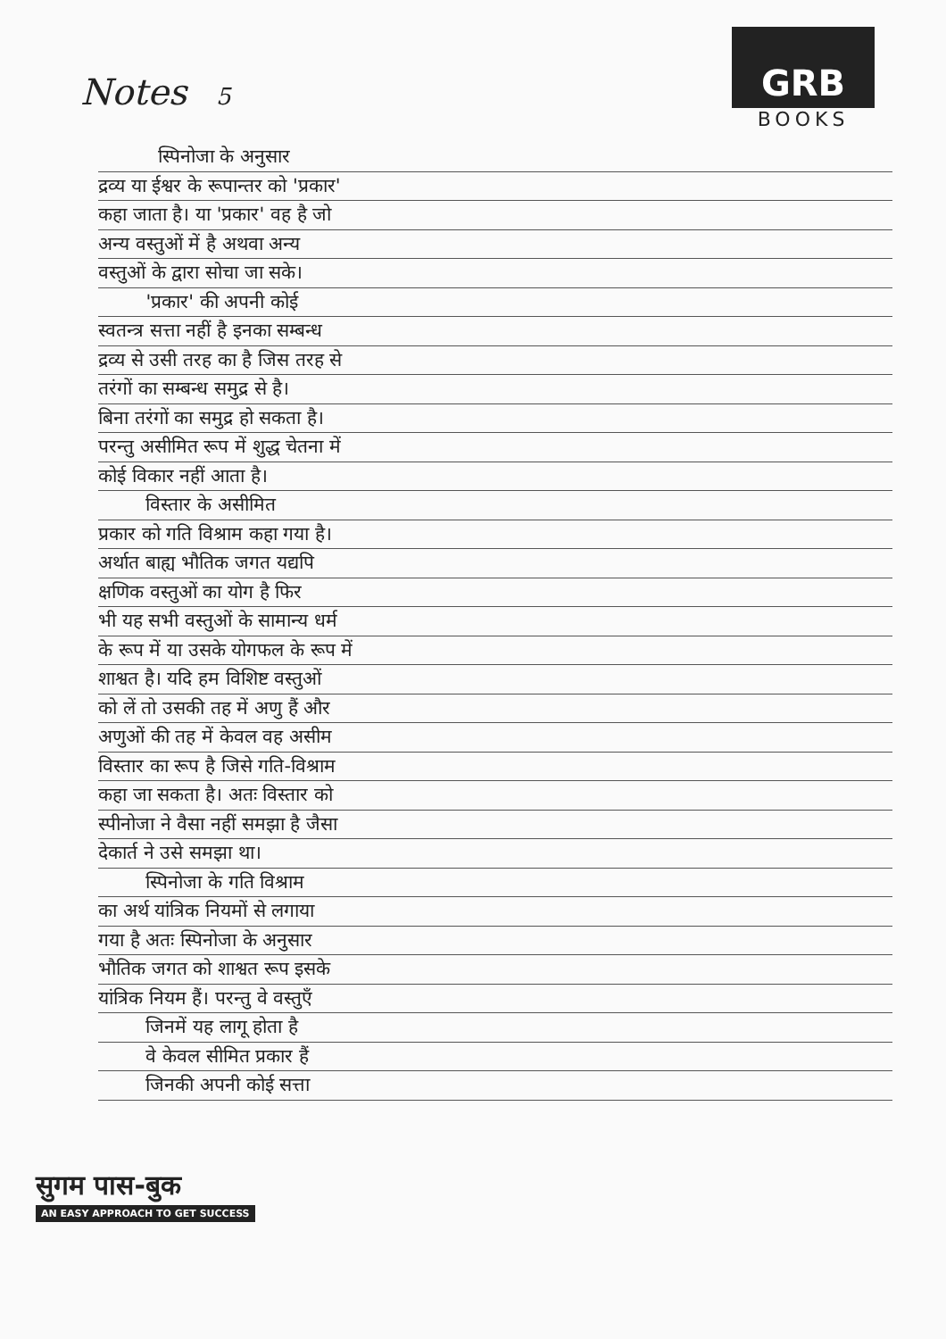Notes 5
GRB
BOOKS
स्पिनोजा के अनुसार
द्रव्य या ईश्वर के रूपान्तर को 'प्रकार'
कहा जाता है। या 'प्रकार' वह है जो
अन्य वस्तुओं में है अथवा अन्य
वस्तुओं के द्वारा सोचा जा सके।
'प्रकार' की अपनी कोई
स्वतन्त्र सत्ता नहीं है इनका सम्बन्ध
द्रव्य से उसी तरह का है जिस तरह से
तरंगों का सम्बन्ध समुद्र से है।
बिना तरंगों का समुद्र हो सकता है।
परन्तु असीमित रूप में शुद्ध चेतना में
कोई विकार नहीं आता है।
विस्तार के असीमित
प्रकार को गति विश्राम कहा गया है।
अर्थात बाह्य भौतिक जगत यद्यपि
क्षणिक वस्तुओं का योग है फिर
भी यह सभी वस्तुओं के सामान्य धर्म
के रूप में या उसके योगफल के रूप में
शाश्वत है। यदि हम विशिष्ट वस्तुओं
को लें तो उसकी तह में अणु हैं और
अणुओं की तह में केवल वह असीम
विस्तार का रूप है जिसे गति-विश्राम
कहा जा सकता है। अतः विस्तार को
स्पीनोजा ने वैसा नहीं समझा है जैसा
देकार्त ने उसे समझा था।
स्पिनोजा के गति विश्राम
का अर्थ यांत्रिक नियमों से लगाया
गया है अतः स्पिनोजा के अनुसार
भौतिक जगत को शाश्वत रूप इसके
यांत्रिक नियम हैं। परन्तु वे वस्तुएँ
जिनमें यह लागू होता है
वे केवल सीमित प्रकार हैं
जिनकी अपनी कोई सत्ता
सुगम पास-बुक
AN EASY APPROACH TO GET SUCCESS